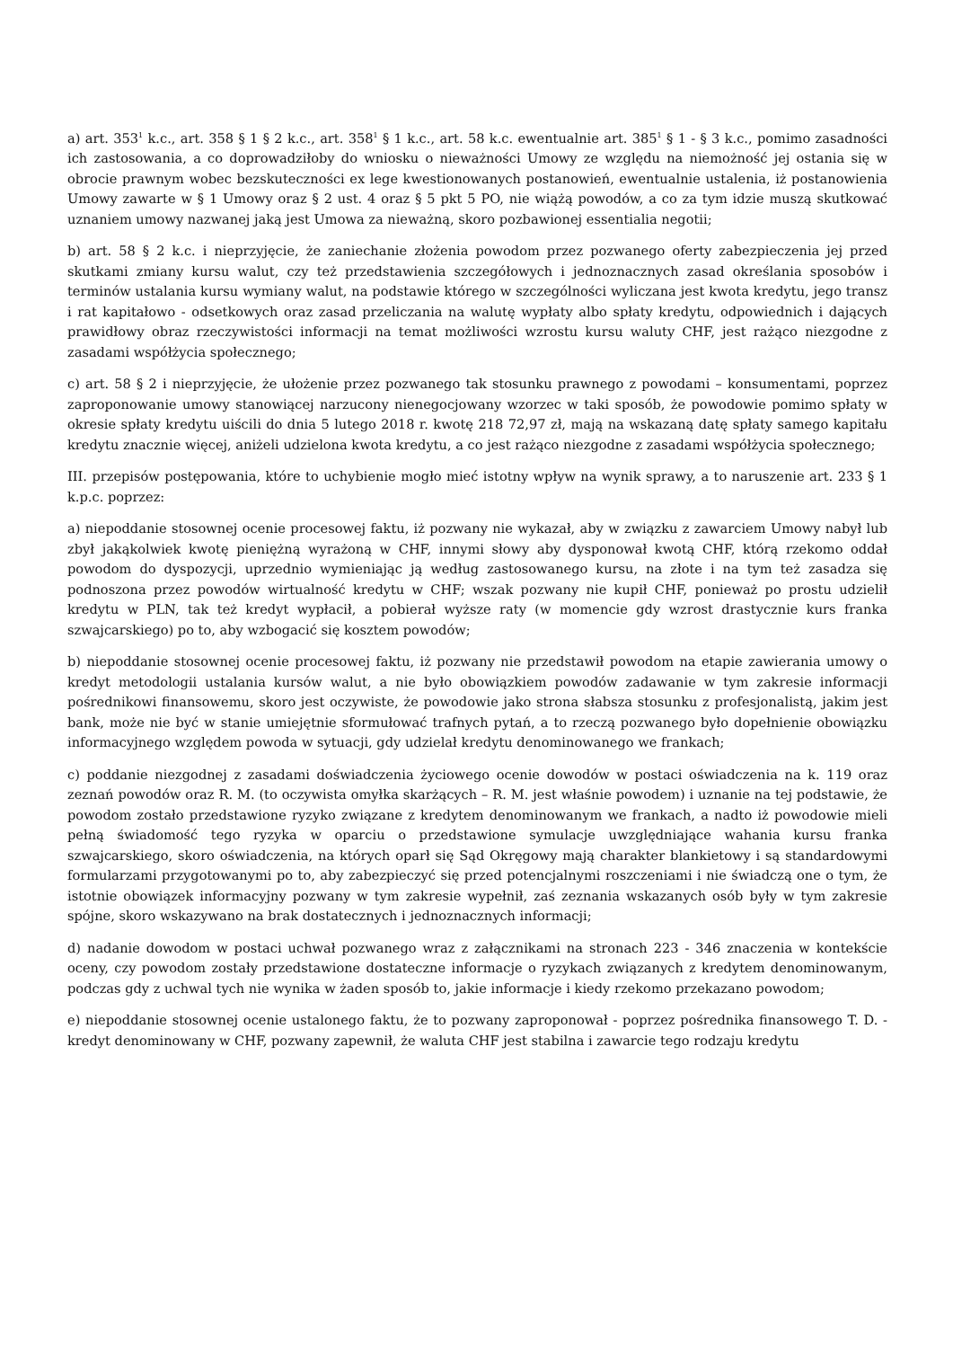a) art. 353<sup>1</sup> k.c., art. 358 § 1 § 2 k.c., art. 358<sup>1</sup> § 1 k.c., art. 58 k.c. ewentualnie art. 385<sup>1</sup> § 1 - § 3 k.c., pomimo zasadności ich zastosowania, a co doprowadziłoby do wniosku o nieważności Umowy ze względu na niemożność jej ostania się w obrocie prawnym wobec bezskuteczności ex lege kwestionowanych postanowień, ewentualnie ustalenia, iż postanowienia Umowy zawarte w § 1 Umowy oraz § 2 ust. 4 oraz § 5 pkt 5 PO, nie wiążą powodów, a co za tym idzie muszą skutkować uznaniem umowy nazwanej jaką jest Umowa za nieważną, skoro pozbawionej essentialia negotii;
b) art. 58 § 2 k.c. i nieprzyjęcie, że zaniechanie złożenia powodom przez pozwanego oferty zabezpieczenia jej przed skutkami zmiany kursu walut, czy też przedstawienia szczegółowych i jednoznacznych zasad określania sposobów i terminów ustalania kursu wymiany walut, na podstawie którego w szczególności wyliczana jest kwota kredytu, jego transz i rat kapitałowo - odsetkowych oraz zasad przeliczania na walutę wypłaty albo spłaty kredytu, odpowiednich i dających prawidłowy obraz rzeczywistości informacji na temat możliwości wzrostu kursu waluty CHF, jest rażąco niezgodne z zasadami współżycia społecznego;
c) art. 58 § 2 i nieprzyjęcie, że ułożenie przez pozwanego tak stosunku prawnego z powodami – konsumentami, poprzez zaproponowanie umowy stanowiącej narzucony nienegocjowany wzorzec w taki sposób, że powodowie pomimo spłaty w okresie spłaty kredytu uiścili do dnia 5 lutego 2018 r. kwotę 218 72,97 zł, mają na wskazaną datę spłaty samego kapitału kredytu znacznie więcej, aniżeli udzielona kwota kredytu, a co jest rażąco niezgodne z zasadami współżycia społecznego;
III. przepisów postępowania, które to uchybienie mogło mieć istotny wpływ na wynik sprawy, a to naruszenie art. 233 § 1 k.p.c. poprzez:
a) niepoddanie stosownej ocenie procesowej faktu, iż pozwany nie wykazał, aby w związku z zawarciem Umowy nabył lub zbył jakąkolwiek kwotę pieniężną wyrażoną w CHF, innymi słowy aby dysponował kwotą CHF, którą rzekomo oddał powodom do dyspozycji, uprzednio wymieniając ją według zastosowanego kursu, na złote i na tym też zasadza się podnoszona przez powodów wirtualność kredytu w CHF; wszak pozwany nie kupił CHF, ponieważ po prostu udzielił kredytu w PLN, tak też kredyt wypłacił, a pobierał wyższe raty (w momencie gdy wzrost drastycznie kurs franka szwajcarskiego) po to, aby wzbogacić się kosztem powodów;
b) niepoddanie stosownej ocenie procesowej faktu, iż pozwany nie przedstawił powodom na etapie zawierania umowy o kredyt metodologii ustalania kursów walut, a nie było obowiązkiem powodów zadawanie w tym zakresie informacji pośrednikowi finansowemu, skoro jest oczywiste, że powodowie jako strona słabsza stosunku z profesjonalistą, jakim jest bank, może nie być w stanie umiejętnie sformułować trafnych pytań, a to rzeczą pozwanego było dopełnienie obowiązku informacyjnego względem powoda w sytuacji, gdy udzielał kredytu denominowanego we frankach;
c) poddanie niezgodnej z zasadami doświadczenia życiowego ocenie dowodów w postaci oświadczenia na k. 119 oraz zeznań powodów oraz R. M. (to oczywista omyłka skarżących – R. M. jest właśnie powodem) i uznanie na tej podstawie, że powodom zostało przedstawione ryzyko związane z kredytem denominowanym we frankach, a nadto iż powodowie mieli pełną świadomość tego ryzyka w oparciu o przedstawione symulacje uwzględniające wahania kursu franka szwajcarskiego, skoro oświadczenia, na których oparł się Sąd Okręgowy mają charakter blankietowy i są standardowymi formularzami przygotowanymi po to, aby zabezpieczyć się przed potencjalnymi roszczeniami i nie świadczą one o tym, że istotnie obowiązek informacyjny pozwany w tym zakresie wypełnił, zaś zeznania wskazanych osób były w tym zakresie spójne, skoro wskazywano na brak dostatecznych i jednoznacznych informacji;
d) nadanie dowodom w postaci uchwał pozwanego wraz z załącznikami na stronach 223 - 346 znaczenia w kontekście oceny, czy powodom zostały przedstawione dostateczne informacje o ryzykach związanych z kredytem denominowanym, podczas gdy z uchwal tych nie wynika w żaden sposób to, jakie informacje i kiedy rzekomo przekazano powodom;
e) niepoddanie stosownej ocenie ustalonego faktu, że to pozwany zaproponował - poprzez pośrednika finansowego T. D. - kredyt denominowany w CHF, pozwany zapewnił, że waluta CHF jest stabilna i zawarcie tego rodzaju kredytu